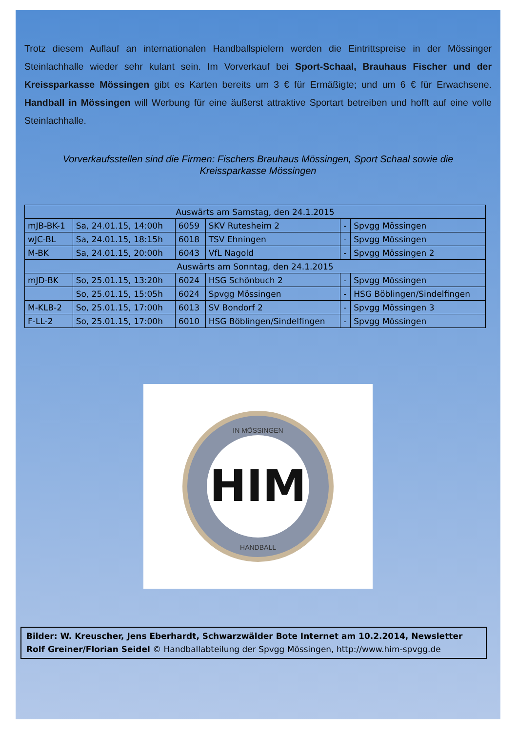Trotz diesem Auflauf an internationalen Handballspielern werden die Eintrittspreise in der Mössinger Steinlachhalle wieder sehr kulant sein. Im Vorverkauf bei Sport-Schaal, Brauhaus Fischer und der Kreissparkasse Mössingen gibt es Karten bereits um 3 € für Ermäßigte; und um 6 € für Erwachsene. Handball in Mössingen will Werbung für eine äußerst attraktive Sportart betreiben und hofft auf eine volle Steinlachhalle.
Vorverkaufsstellen sind die Firmen: Fischers Brauhaus Mössingen, Sport Schaal sowie die Kreissparkasse Mössingen
| Auswärts am Samstag, den 24.1.2015 | | | | | |
| mJB-BK-1 | Sa, 24.01.15, 14:00h | 6059 | SKV Rutesheim 2 | - | Spvgg Mössingen |
| wJC-BL | Sa, 24.01.15, 18:15h | 6018 | TSV Ehningen | - | Spvgg Mössingen |
| M-BK | Sa, 24.01.15, 20:00h | 6043 | VfL Nagold | - | Spvgg Mössingen 2 |
| Auswärts am Sonntag, den 24.1.2015 | | | | | |
| mJD-BK | So, 25.01.15, 13:20h | 6024 | HSG Schönbuch 2 | - | Spvgg Mössingen |
| | So, 25.01.15, 15:05h | 6024 | Spvgg Mössingen | - | HSG Böblingen/Sindelfingen |
| M-KLB-2 | So, 25.01.15, 17:00h | 6013 | SV Bondorf 2 | - | Spvgg Mössingen 3 |
| F-LL-2 | So, 25.01.15, 17:00h | 6010 | HSG Böblingen/Sindelfingen | - | Spvgg Mössingen |
HIM
IN MÖSSINGEN
HANDBALL
Bilder: W. Kreuscher, Jens Eberhardt, Schwarzwälder Bote Internet am 10.2.2014, Newsletter Rolf Greiner/Florian Seidel © Handballabteilung der Spvgg Mössingen, http://www.him-spvgg.de